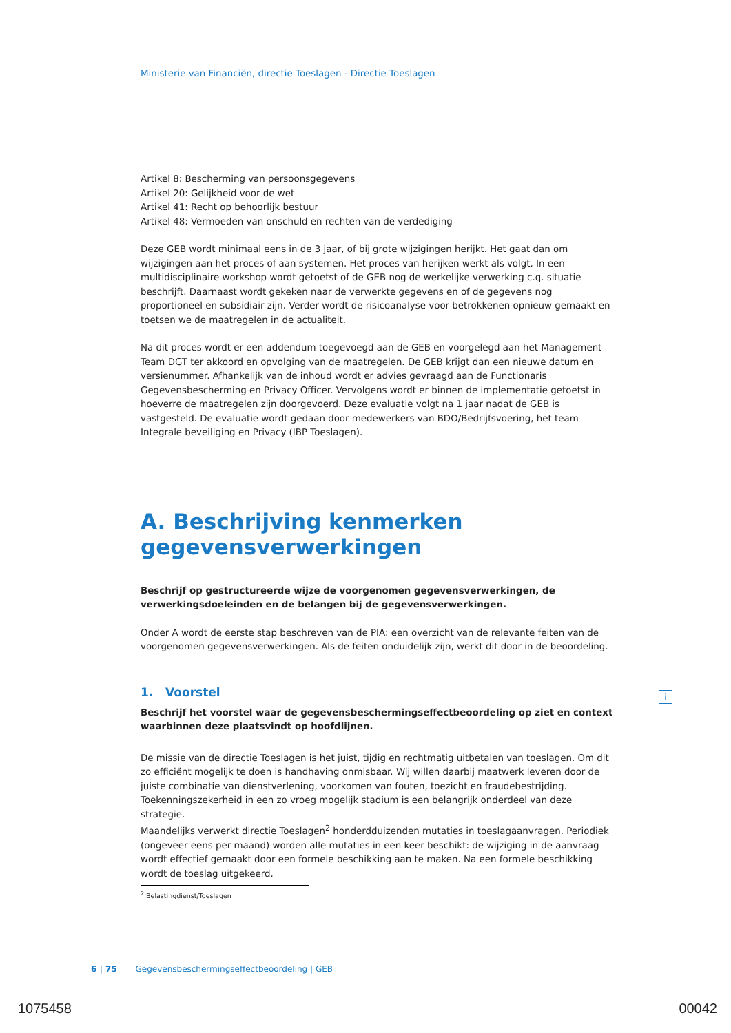Ministerie van Financiën, directie Toeslagen - Directie Toeslagen
Artikel 8: Bescherming van persoonsgegevens
Artikel 20: Gelijkheid voor de wet
Artikel 41: Recht op behoorlijk bestuur
Artikel 48: Vermoeden van onschuld en rechten van de verdediging
Deze GEB wordt minimaal eens in de 3 jaar, of bij grote wijzigingen herijkt. Het gaat dan om wijzigingen aan het proces of aan systemen. Het proces van herijken werkt als volgt. In een multidisciplinaire workshop wordt getoetst of de GEB nog de werkelijke verwerking c.q. situatie beschrijft. Daarnaast wordt gekeken naar de verwerkte gegevens en of de gegevens nog proportioneel en subsidiair zijn. Verder wordt de risicoanalyse voor betrokkenen opnieuw gemaakt en toetsen we de maatregelen in de actualiteit.
Na dit proces wordt er een addendum toegevoegd aan de GEB en voorgelegd aan het Management Team DGT ter akkoord en opvolging van de maatregelen. De GEB krijgt dan een nieuwe datum en versienummer. Afhankelijk van de inhoud wordt er advies gevraagd aan de Functionaris Gegevensbescherming en Privacy Officer. Vervolgens wordt er binnen de implementatie getoetst in hoeverre de maatregelen zijn doorgevoerd. Deze evaluatie volgt na 1 jaar nadat de GEB is vastgesteld. De evaluatie wordt gedaan door medewerkers van BDO/Bedrijfsvoering, het team Integrale beveiliging en Privacy (IBP Toeslagen).
A. Beschrijving kenmerken gegevensverwerkingen
Beschrijf op gestructureerde wijze de voorgenomen gegevensverwerkingen, de verwerkingsdoeleinden en de belangen bij de gegevensverwerkingen.
Onder A wordt de eerste stap beschreven van de PIA: een overzicht van de relevante feiten van de voorgenomen gegevensverwerkingen. Als de feiten onduidelijk zijn, werkt dit door in de beoordeling.
1. Voorstel
Beschrijf het voorstel waar de gegevensbeschermingseffectbeoordeling op ziet en context waarbinnen deze plaatsvindt op hoofdlijnen.
De missie van de directie Toeslagen is het juist, tijdig en rechtmatig uitbetalen van toeslagen. Om dit zo efficiënt mogelijk te doen is handhaving onmisbaar. Wij willen daarbij maatwerk leveren door de juiste combinatie van dienstverlening, voorkomen van fouten, toezicht en fraudebestrijding. Toekenningszekerheid in een zo vroeg mogelijk stadium is een belangrijk onderdeel van deze strategie.
Maandelijks verwerkt directie Toeslagen<sup>2</sup> honderdduizenden mutaties in toeslagaanvragen. Periodiek (ongeveer eens per maand) worden alle mutaties in een keer beschikt: de wijziging in de aanvraag wordt effectief gemaakt door een formele beschikking aan te maken. Na een formele beschikking wordt de toeslag uitgekeerd.
<sup>2</sup> Belastingdienst/Toeslagen
i
6 | 75 Gegevensbeschermingseffectbeoordeling | GEB
1075458 00042